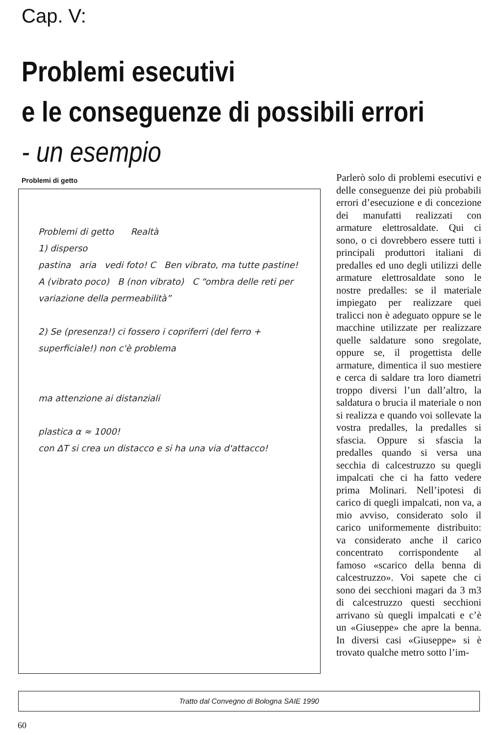Cap. V:
Problemi esecutivi
e le conseguenze di possibili errori
- un esempio
Problemi di getto
Problemi di getto Realtà
1) disperso
pastina aria vedi foto! C Ben vibrato, ma tutte pastine!
A (vibrato poco) B (non vibrato) C “ombra delle reti per variazione della permeabilità”
2) Se (presenza!) ci fossero i copriferri (del ferro + superficiale!) non c'è problema
ma attenzione ai distanziali
plastica α ≈ 1000!
con ΔT si crea un distacco e si ha una via d'attacco!
Parlerò solo di problemi esecutivi e delle conseguenze dei più probabili errori d’esecuzione e di concezione dei manufatti realizzati con armature elettrosaldate. Qui ci sono, o ci dovrebbero essere tutti i principali produttori italiani di predalles ed uno degli utilizzi delle armature elettrosaldate sono le nostre predalles: se il materiale impiegato per realizzare quei tralicci non è adeguato oppure se le macchine utilizzate per realizzare quelle saldature sono sregolate, oppure se, il progettista delle armature, dimentica il suo mestiere e cerca di saldare tra loro diametri troppo diversi l’un dall’altro, la saldatura o brucia il materiale o non si realizza e quando voi sollevate la vostra predalles, la predalles si sfascia. Oppure si sfascia la predalles quando si versa una secchia di calcestruzzo su quegli impalcati che ci ha fatto vedere prima Molinari. Nell’ipotesi di carico di quegli impalcati, non va, a mio avviso, considerato solo il carico uniformemente distribuito: va considerato anche il carico concentrato corrispondente al famoso «scarico della benna di calcestruzzo». Voi sapete che ci sono dei sec­chioni magari da 3 m3 di calcestruzzo questi secchioni arrivano sù quegli impalcati e c’è un «Giuseppe» che apre la benna. In diversi casi «Giuseppe» si è trovato qualche metro sotto l’im-
Tratto dal Convegno di Bologna SAIE 1990
60